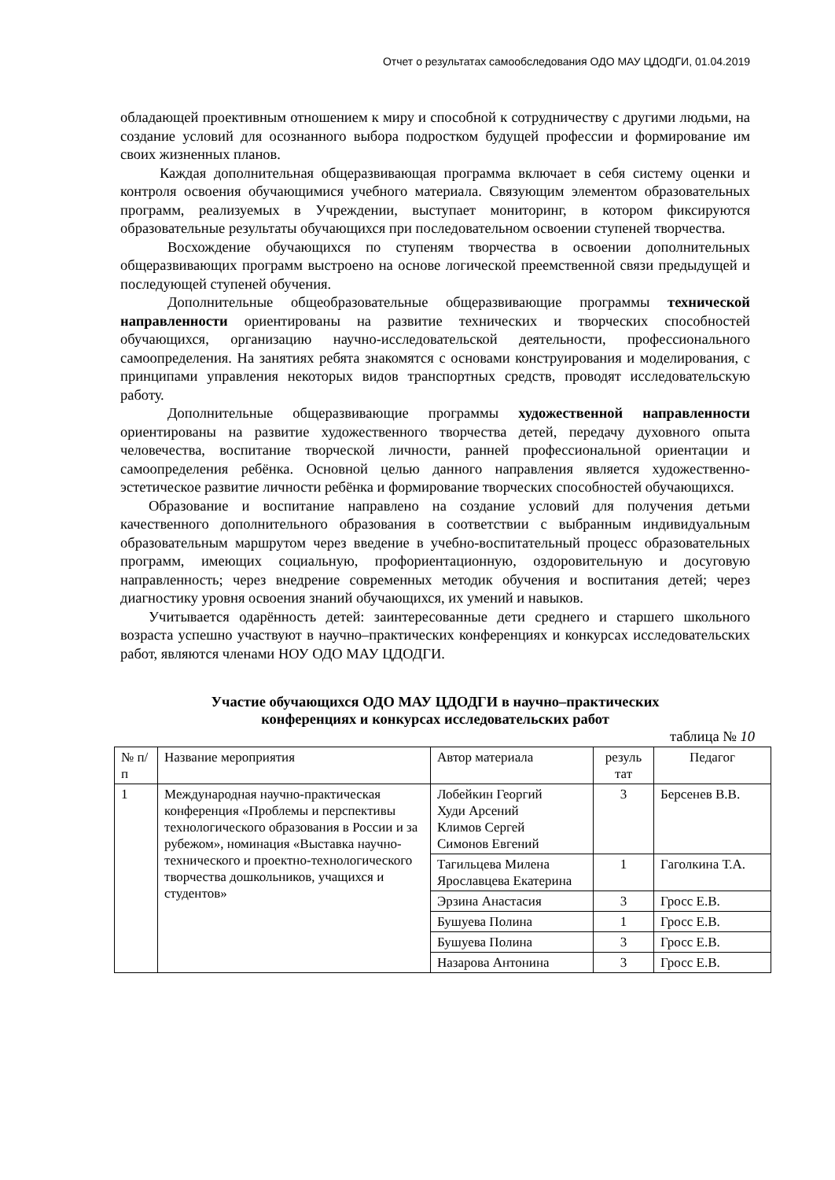Отчет о результатах самообследования ОДО МАУ ЦДОДГИ, 01.04.2019
обладающей проективным отношением к миру и способной к сотрудничеству с другими людьми, на создание условий для осознанного выбора подростком будущей профессии и формирование им своих жизненных планов.
Каждая дополнительная общеразвивающая программа включает в себя систему оценки и контроля освоения обучающимися учебного материала. Связующим элементом образовательных программ, реализуемых в Учреждении, выступает мониторинг, в котором фиксируются образовательные результаты обучающихся при последовательном освоении ступеней творчества.
Восхождение обучающихся по ступеням творчества в освоении дополнительных общеразвивающих программ выстроено на основе логической преемственной связи предыдущей и последующей ступеней обучения.
Дополнительные общеобразовательные общеразвивающие программы технической направленности ориентированы на развитие технических и творческих способностей обучающихся, организацию научно-исследовательской деятельности, профессионального самоопределения. На занятиях ребята знакомятся с основами конструирования и моделирования, с принципами управления некоторых видов транспортных средств, проводят исследовательскую работу.
Дополнительные общеразвивающие программы художественной направленности ориентированы на развитие художественного творчества детей, передачу духовного опыта человечества, воспитание творческой личности, ранней профессиональной ориентации и самоопределения ребёнка. Основной целью данного направления является художественно-эстетическое развитие личности ребёнка и формирование творческих способностей обучающихся.
Образование и воспитание направлено на создание условий для получения детьми качественного дополнительного образования в соответствии с выбранным индивидуальным образовательным маршрутом через введение в учебно-воспитательный процесс образовательных программ, имеющих социальную, профориентационную, оздоровительную и досуговую направленность; через внедрение современных методик обучения и воспитания детей; через диагностику уровня освоения знаний обучающихся, их умений и навыков.
Учитывается одарённость детей: заинтересованные дети среднего и старшего школьного возраста успешно участвуют в научно–практических конференциях и конкурсах исследовательских работ, являются членами НОУ ОДО МАУ ЦДОДГИ.
Участие обучающихся ОДО МАУ ЦДОДГИ в научно–практических
конференциях и конкурсах исследовательских работ
таблица № 10
| № п/п | Название мероприятия | Автор материала | резуль тат | Педагог |
| 1 | Международная научно-практическая конференция «Проблемы и перспективы технологического образования в России и за рубежом», номинация «Выставка научно-технического и проектно-технологического творчества дошкольников, учащихся и студентов» | Лобейкин Георгий Худи Арсений Климов Сергей Симонов Евгений | 3 | Берсенев В.В. |
| | | Тагильцева Милена Ярославцева Екатерина | 1 | Гаголкина Т.А. |
| | | Эрзина Анастасия | 3 | Гросс Е.В. |
| | | Бушуева Полина | 1 | Гросс Е.В. |
| | | Бушуева Полина | 3 | Гросс Е.В. |
| | | Назарова Антонина | 3 | Гросс Е.В. |